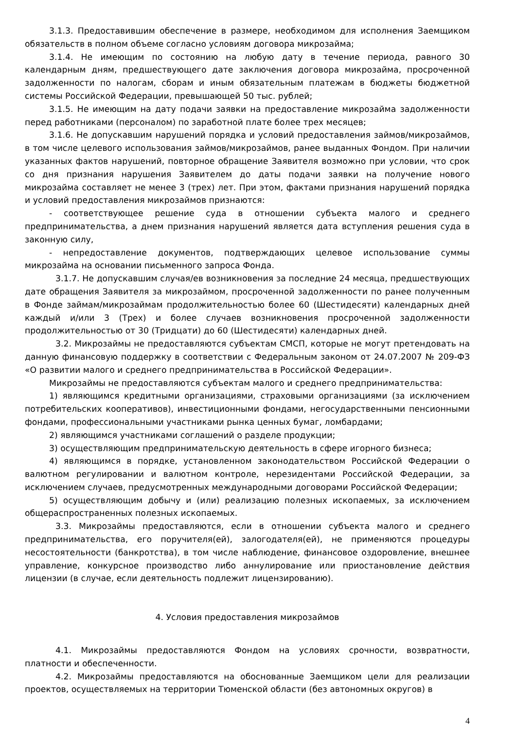3.1.3. Предоставившим обеспечение в размере, необходимом для исполнения Заемщиком обязательств в полном объеме согласно условиям договора микрозайма;
3.1.4. Не имеющим по состоянию на любую дату в течение периода, равного 30 календарным дням, предшествующего дате заключения договора микрозайма, просроченной задолженности по налогам, сборам и иным обязательным платежам в бюджеты бюджетной системы Российской Федерации, превышающей 50 тыс. рублей;
3.1.5. Не имеющим на дату подачи заявки на предоставление микрозайма задолженности перед работниками (персоналом) по заработной плате более трех месяцев;
3.1.6. Не допускавшим нарушений порядка и условий предоставления займов/микрозаймов, в том числе целевого использования займов/микрозаймов, ранее выданных Фондом. При наличии указанных фактов нарушений, повторное обращение Заявителя возможно при условии, что срок со дня признания нарушения Заявителем до даты подачи заявки на получение нового микрозайма составляет не менее 3 (трех) лет. При этом, фактами признания нарушений порядка и условий предоставления микрозаймов признаются:
- соответствующее решение суда в отношении субъекта малого и среднего предпринимательства, а днем признания нарушений является дата вступления решения суда в законную силу,
- непредоставление документов, подтверждающих целевое использование суммы микрозайма на основании письменного запроса Фонда.
3.1.7. Не допускавшим случая/ев возникновения за последние 24 месяца, предшествующих дате обращения Заявителя за микрозаймом, просроченной задолженности по ранее полученным в Фонде займам/микрозаймам продолжительностью более 60 (Шестидесяти) календарных дней каждый и/или 3 (Трех) и более случаев возникновения просроченной задолженности продолжительностью от 30 (Тридцати) до 60 (Шестидесяти) календарных дней.
3.2. Микрозаймы не предоставляются субъектам СМСП, которые не могут претендовать на данную финансовую поддержку в соответствии с Федеральным законом от 24.07.2007 № 209-ФЗ «О развитии малого и среднего предпринимательства в Российской Федерации».
Микрозаймы не предоставляются субъектам малого и среднего предпринимательства:
1) являющимся кредитными организациями, страховыми организациями (за исключением потребительских кооперативов), инвестиционными фондами, негосударственными пенсионными фондами, профессиональными участниками рынка ценных бумаг, ломбардами;
2) являющимся участниками соглашений о разделе продукции;
3) осуществляющим предпринимательскую деятельность в сфере игорного бизнеса;
4) являющимся в порядке, установленном законодательством Российской Федерации о валютном регулировании и валютном контроле, нерезидентами Российской Федерации, за исключением случаев, предусмотренных международными договорами Российской Федерации;
5) осуществляющим добычу и (или) реализацию полезных ископаемых, за исключением общераспространенных полезных ископаемых.
3.3. Микрозаймы предоставляются, если в отношении субъекта малого и среднего предпринимательства, его поручителя(ей), залогодателя(ей), не применяются процедуры несостоятельности (банкротства), в том числе наблюдение, финансовое оздоровление, внешнее управление, конкурсное производство либо аннулирование или приостановление действия лицензии (в случае, если деятельность подлежит лицензированию).
4. Условия предоставления микрозаймов
4.1. Микрозаймы предоставляются Фондом на условиях срочности, возвратности, платности и обеспеченности.
4.2. Микрозаймы предоставляются на обоснованные Заемщиком цели для реализации проектов, осуществляемых на территории Тюменской области (без автономных округов) в
4